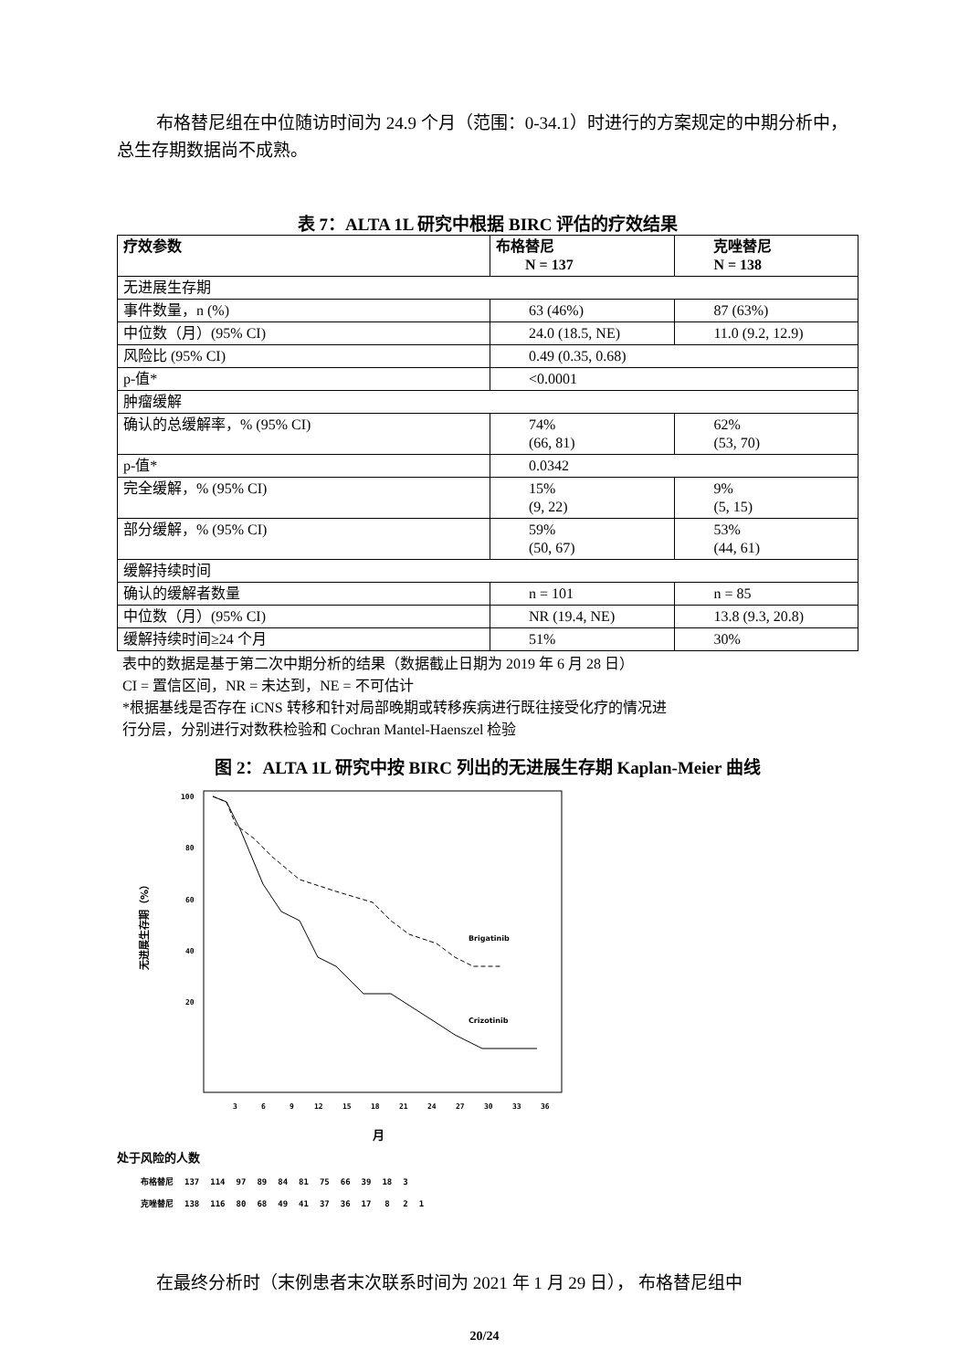布格替尼组在中位随访时间为 24.9 个月（范围：0-34.1）时进行的方案规定的中期分析中，总生存期数据尚不成熟。
表 7：ALTA 1L 研究中根据 BIRC 评估的疗效结果
| 疗效参数 | 布格替尼 N = 137 | 克唑替尼 N = 138 |
| 无进展生存期 | | |
| 事件数量，n (%) | 63 (46%) | 87 (63%) |
| 中位数（月）(95% CI) | 24.0 (18.5, NE) | 11.0 (9.2, 12.9) |
| 风险比 (95% CI) | 0.49 (0.35, 0.68) | |
| p-值* | <0.0001 | |
| 肿瘤缓解 | | |
| 确认的总缓解率，% (95% CI) | 74% (66, 81) | 62% (53, 70) |
| p-值* | 0.0342 | |
| 完全缓解，% (95% CI) | 15% (9, 22) | 9% (5, 15) |
| 部分缓解，% (95% CI) | 59% (50, 67) | 53% (44, 61) |
| 缓解持续时间 | | |
| 确认的缓解者数量 | n = 101 | n = 85 |
| 中位数（月）(95% CI) | NR (19.4, NE) | 13.8 (9.3, 20.8) |
| 缓解持续时间≥24 个月 | 51% | 30% |
表中的数据是基于第二次中期分析的结果（数据截止日期为 2019 年 6 月 28 日）
CI = 置信区间，NR = 未达到，NE = 不可估计
*根据基线是否存在 iCNS 转移和针对局部晚期或转移疾病进行既往接受化疗的情况进
行分层，分别进行对数秩检验和 Cochran Mantel-Haenszel 检验
图 2：ALTA 1L 研究中按 BIRC 列出的无进展生存期 Kaplan-Meier 曲线
100
80
60
40
20
无进展生存期（%）
Brigatinib
Crizotinib
3
6
9
12
15
18
21
24
27
30
33
36
月
处于风险的人数
| 布格替尼 | 137 | 114 | 97 | 89 | 84 | 81 | 75 | 66 | 39 | 18 | 3 | |
| 克唑替尼 | 138 | 116 | 80 | 68 | 49 | 41 | 37 | 36 | 17 | 8 | 2 | 1 |
在最终分析时（末例患者末次联系时间为 2021 年 1 月 29 日）， 布格替尼组中
20/24